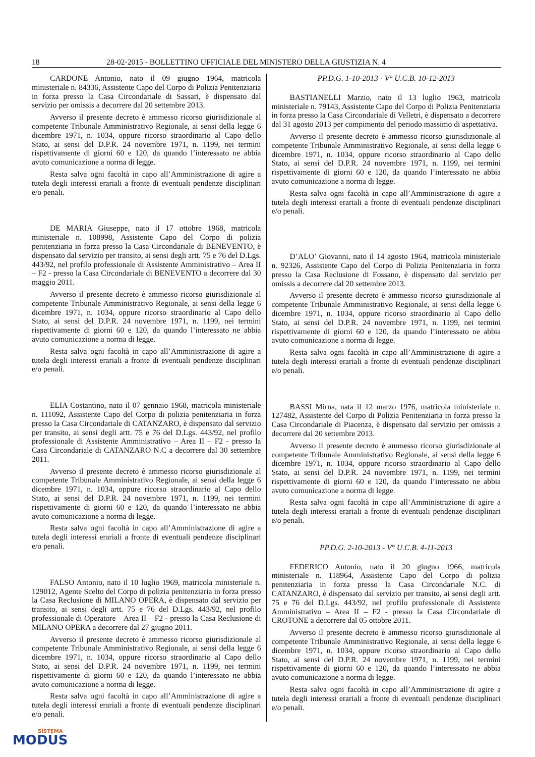18 28-02-2015 - BOLLETTINO UFFICIALE DEL MINISTERO DELLA GIUSTIZIA N. 4
CARDONE Antonio, nato il 09 giugno 1964, matricola ministeriale n. 84336, Assistente Capo del Corpo di Polizia Penitenziaria in forza presso la Casa Circondariale di Sassari, è dispensato dal servizio per omissis a decorrere dal 20 settembre 2013.
Avverso il presente decreto è ammesso ricorso giurisdizionale al competente Tribunale Amministrativo Regionale, ai sensi della legge 6 dicembre 1971, n. 1034, oppure ricorso straordinario al Capo dello Stato, ai sensi del D.P.R. 24 novembre 1971, n. 1199, nei termini rispettivamente di giorni 60 e 120, da quando l’interessato ne abbia avuto comunicazione a norma di legge.
Resta salva ogni facoltà in capo all’Amministrazione di agire a tutela degli interessi erariali a fronte di eventuali pendenze disciplinari e/o penali.
DE MARIA Giuseppe, nato il 17 ottobre 1968, matricola ministeriale n. 108998, Assistente Capo del Corpo di polizia penitenziaria in forza presso la Casa Circondariale di BENEVENTO, è dispensato dal servizio per transito, ai sensi degli artt. 75 e 76 del D.Lgs. 443/92, nel profilo professionale di Assistente Amministrativo – Area II – F2 - presso la Casa Circondariale di BENEVENTO a decorrere dal 30 maggio 2011.
Avverso il presente decreto è ammesso ricorso giurisdizionale al competente Tribunale Amministrativo Regionale, ai sensi della legge 6 dicembre 1971, n. 1034, oppure ricorso straordinario al Capo dello Stato, ai sensi del D.P.R. 24 novembre 1971, n. 1199, nei termini rispettivamente di giorni 60 e 120, da quando l’interessato ne abbia avuto comunicazione a norma di legge.
Resta salva ogni facoltà in capo all’Amministrazione di agire a tutela degli interessi erariali a fronte di eventuali pendenze disciplinari e/o penali.
ELIA Costantino, nato il 07 gennaio 1968, matricola ministeriale n. 111092, Assistente Capo del Corpo di polizia penitenziaria in forza presso la Casa Circondariale di CATANZARO, è dispensato dal servizio per transito, ai sensi degli artt. 75 e 76 del D.Lgs. 443/92, nel profilo professionale di Assistente Amministrativo – Area II – F2 - presso la Casa Circondariale di CATANZARO N.C a decorrere dal 30 settembre 2011.
Avverso il presente decreto è ammesso ricorso giurisdizionale al competente Tribunale Amministrativo Regionale, ai sensi della legge 6 dicembre 1971, n. 1034, oppure ricorso straordinario al Capo dello Stato, ai sensi del D.P.R. 24 novembre 1971, n. 1199, nei termini rispettivamente di giorni 60 e 120, da quando l’interessato ne abbia avuto comunicazione a norma di legge.
Resta salva ogni facoltà in capo all’Amministrazione di agire a tutela degli interessi erariali a fronte di eventuali pendenze disciplinari e/o penali.
FALSO Antonio, nato il 10 luglio 1969, matricola ministeriale n. 129012, Agente Scelto del Corpo di polizia penitenziaria in forza presso la Casa Reclusione di MILANO OPERA, è dispensato dal servizio per transito, ai sensi degli artt. 75 e 76 del D.Lgs. 443/92, nel profilo professionale di Operatore – Area II – F2 - presso la Casa Reclusione di MILANO OPERA a decorrere dal 27 giugno 2011.
Avverso il presente decreto è ammesso ricorso giurisdizionale al competente Tribunale Amministrativo Regionale, ai sensi della legge 6 dicembre 1971, n. 1034, oppure ricorso straordinario al Capo dello Stato, ai sensi del D.P.R. 24 novembre 1971, n. 1199, nei termini rispettivamente di giorni 60 e 120, da quando l’interessato ne abbia avuto comunicazione a norma di legge.
Resta salva ogni facoltà in capo all’Amministrazione di agire a tutela degli interessi erariali a fronte di eventuali pendenze disciplinari e/o penali.
PP.D.G. 1-10-2013 - V° U.C.B. 10-12-2013
BASTIANELLI Marzio, nato il 13 luglio 1963, matricola ministeriale n. 79143, Assistente Capo del Corpo di Polizia Penitenziaria in forza presso la Casa Circondariale di Velletri, è dispensato a decorrere dal 31 agosto 2013 per compimento del periodo massimo di aspettativa.
Avverso il presente decreto è ammesso ricorso giurisdizionale al competente Tribunale Amministrativo Regionale, ai sensi della legge 6 dicembre 1971, n. 1034, oppure ricorso straordinario al Capo dello Stato, ai sensi del D.P.R. 24 novembre 1971, n. 1199, nei termini rispettivamente di giorni 60 e 120, da quando l’interessato ne abbia avuto comunicazione a norma di legge.
Resta salva ogni facoltà in capo all’Amministrazione di agire a tutela degli interessi erariali a fronte di eventuali pendenze disciplinari e/o penali.
D’ALO’ Giovanni, nato il 14 agosto 1964, matricola ministeriale n. 92326, Assistente Capo del Corpo di Polizia Penitenziaria in forza presso la Casa Reclusione di Fossano, è dispensato dal servizio per omissis a decorrere dal 20 settembre 2013.
Avverso il presente decreto è ammesso ricorso giurisdizionale al competente Tribunale Amministrativo Regionale, ai sensi della legge 6 dicembre 1971, n. 1034, oppure ricorso straordinario al Capo dello Stato, ai sensi del D.P.R. 24 novembre 1971, n. 1199, nei termini rispettivamente di giorni 60 e 120, da quando l’interessato ne abbia avuto comunicazione a norma di legge.
Resta salva ogni facoltà in capo all’Amministrazione di agire a tutela degli interessi erariali a fronte di eventuali pendenze disciplinari e/o penali.
BASSI Mirna, nata il 12 marzo 1976, matricola ministeriale n. 127482, Assistente del Corpo di Polizia Penitenziaria in forza presso la Casa Circondariale di Piacenza, è dispensato dal servizio per omissis a decorrere dal 20 settembre 2013.
Avverso il presente decreto è ammesso ricorso giurisdizionale al competente Tribunale Amministrativo Regionale, ai sensi della legge 6 dicembre 1971, n. 1034, oppure ricorso straordinario al Capo dello Stato, ai sensi del D.P.R. 24 novembre 1971, n. 1199, nei termini rispettivamente di giorni 60 e 120, da quando l’interessato ne abbia avuto comunicazione a norma di legge.
Resta salva ogni facoltà in capo all’Amministrazione di agire a tutela degli interessi erariali a fronte di eventuali pendenze disciplinari e/o penali.
PP.D.G. 2-10-2013 - V° U.C.B. 4-11-2013
FEDERICO Antonio, nato il 20 giugno 1966, matricola ministeriale n. 118964, Assistente Capo del Corpo di polizia penitenziaria in forza presso la Casa Circondariale N.C. di CATANZARO, è dispensato dal servizio per transito, ai sensi degli artt. 75 e 76 del D.Lgs. 443/92, nel profilo professionale di Assistente Amministrativo – Area II – F2 - presso la Casa Circondariale di CROTONE a decorrere dal 05 ottobre 2011.
Avverso il presente decreto è ammesso ricorso giurisdizionale al competente Tribunale Amministrativo Regionale, ai sensi della legge 6 dicembre 1971, n. 1034, oppure ricorso straordinario al Capo dello Stato, ai sensi del D.P.R. 24 novembre 1971, n. 1199, nei termini rispettivamente di giorni 60 e 120, da quando l’interessato ne abbia avuto comunicazione a norma di legge.
Resta salva ogni facoltà in capo all’Amministrazione di agire a tutela degli interessi erariali a fronte di eventuali pendenze disciplinari e/o penali.
SISTEMA
MODUS